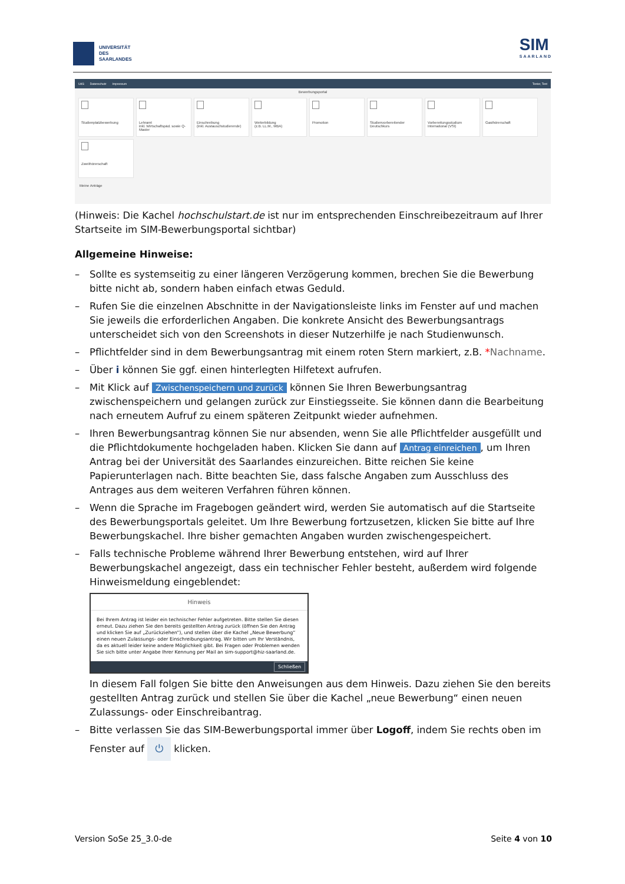UNIVERSITÄT
DES
SAARLANDES
SIM
SAARLAND
UdS Datenschutz Impressum Tester, Test
Bewerbungsportal
Studienplatzbewerbung
Lehramt
inkl. Wirtschaftspäd. sowie Q-Master
Einschreibung
(inkl. Austauschstudierende)
Weiterbildung
(z.B. LL.M., MBA)
Promotion
Studienvorbereitender Deutschkurs
Vorbereitungsstudium International (VSI)
Gasthörerschaft
Zweithörerschaft
Meine Anträge
(Hinweis: Die Kachel hochschulstart.de ist nur im entsprechenden Einschreibezeitraum auf Ihrer Startseite im SIM-Bewerbungsportal sichtbar)
Allgemeine Hinweise:
– Sollte es systemseitig zu einer längeren Verzögerung kommen, brechen Sie die Bewerbung bitte nicht ab, sondern haben einfach etwas Geduld.
– Rufen Sie die einzelnen Abschnitte in der Navigationsleiste links im Fenster auf und machen Sie jeweils die erforderlichen Angaben. Die konkrete Ansicht des Bewerbungsantrags unterscheidet sich von den Screenshots in dieser Nutzerhilfe je nach Studienwunsch.
– Pflichtfelder sind in dem Bewerbungsantrag mit einem roten Stern markiert, z.B. *Nachname.
– Über i können Sie ggf. einen hinterlegten Hilfetext aufrufen.
– Mit Klick auf Zwischenspeichern und zurück können Sie Ihren Bewerbungsantrag zwischenspeichern und gelangen zurück zur Einstiegsseite. Sie können dann die Bearbeitung nach erneutem Aufruf zu einem späteren Zeitpunkt wieder aufnehmen.
– Ihren Bewerbungsantrag können Sie nur absenden, wenn Sie alle Pflichtfelder ausgefüllt und die Pflichtdokumente hochgeladen haben. Klicken Sie dann auf Antrag einreichen, um Ihren Antrag bei der Universität des Saarlandes einzureichen. Bitte reichen Sie keine Papierunterlagen nach. Bitte beachten Sie, dass falsche Angaben zum Ausschluss des Antrages aus dem weiteren Verfahren führen können.
– Wenn die Sprache im Fragebogen geändert wird, werden Sie automatisch auf die Startseite des Bewerbungsportals geleitet. Um Ihre Bewerbung fortzusetzen, klicken Sie bitte auf Ihre Bewerbungskachel. Ihre bisher gemachten Angaben wurden zwischengespeichert.
– Falls technische Probleme während Ihrer Bewerbung entstehen, wird auf Ihrer Bewerbungskachel angezeigt, dass ein technischer Fehler besteht, außerdem wird folgende Hinweismeldung eingeblendet:
Hinweis
Bei Ihrem Antrag ist leider ein technischer Fehler aufgetreten. Bitte stellen Sie diesen erneut. Dazu ziehen Sie den bereits gestellten Antrag zurück (öffnen Sie den Antrag und klicken Sie auf „Zurückziehen“), und stellen über die Kachel „Neue Bewerbung“ einen neuen Zulassungs- oder Einschreibungsantrag. Wir bitten um Ihr Verständnis, da es aktuell leider keine andere Möglichkeit gibt. Bei Fragen oder Problemen wenden Sie sich bitte unter Angabe Ihrer Kennung per Mail an sim-support@hiz-saarland.de.
Schließen
In diesem Fall folgen Sie bitte den Anweisungen aus dem Hinweis. Dazu ziehen Sie den bereits gestellten Antrag zurück und stellen Sie über die Kachel „neue Bewerbung“ einen neuen Zulassungs- oder Einschreibantrag.
– Bitte verlassen Sie das SIM-Bewerbungsportal immer über Logoff, indem Sie rechts oben im Fenster auf ⏻ klicken.
Version SoSe 25_3.0-de Seite 4 von 10